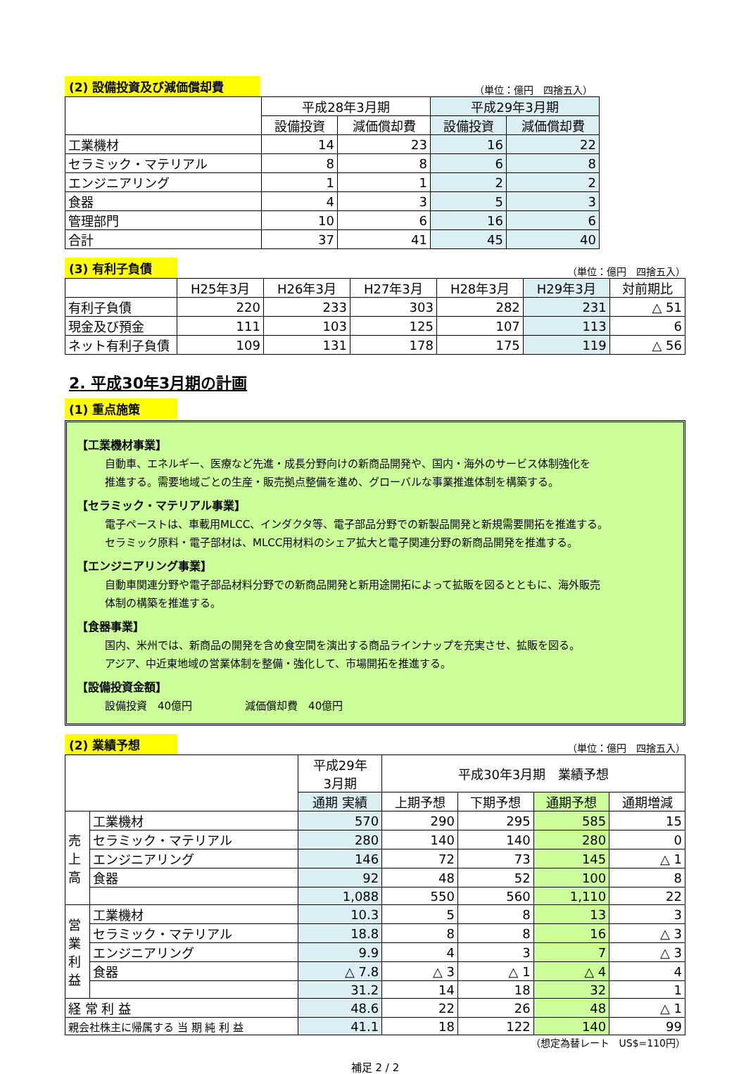(2) 設備投資及び減価償却費 （単位：億円　四捨五入）
| | 平成28年3月期 | | 平成29年3月期 | |
| --- | --- | --- | --- | --- |
| | 設備投資 | 減価償却費 | 設備投資 | 減価償却費 |
| 工業機材 | 14 | 23 | 16 | 22 |
| セラミック・マテリアル | 8 | 8 | 6 | 8 |
| エンジニアリング | 1 | 1 | 2 | 2 |
| 食器 | 4 | 3 | 5 | 3 |
| 管理部門 | 10 | 6 | 16 | 6 |
| 合計 | 37 | 41 | 45 | 40 |
(3) 有利子負債 （単位：億円　四捨五入）
| | H25年3月 | H26年3月 | H27年3月 | H28年3月 | H29年3月 | 対前期比 |
| --- | --- | --- | --- | --- | --- | --- |
| 有利子負債 | 220 | 233 | 303 | 282 | 231 | △ 51 |
| 現金及び預金 | 111 | 103 | 125 | 107 | 113 | 6 |
| ネット有利子負債 | 109 | 131 | 178 | 175 | 119 | △ 56 |
2. 平成30年3月期の計画
(1) 重点施策
【工業機材事業】
自動車、エネルギー、医療など先進・成長分野向けの新商品開発や、国内・海外のサービス体制強化を
推進する。需要地域ごとの生産・販売拠点整備を進め、グローバルな事業推進体制を構築する。
【セラミック・マテリアル事業】
電子ペーストは、車載用MLCC、インダクタ等、電子部品分野での新製品開発と新規需要開拓を推進する。
セラミック原料・電子部材は、MLCC用材料のシェア拡大と電子関連分野の新商品開発を推進する。
【エンジニアリング事業】
自動車関連分野や電子部品材料分野での新商品開発と新用途開拓によって拡販を図るとともに、海外販売
体制の構築を推進する。
【食器事業】
国内、米州では、新商品の開発を含め食空間を演出する商品ラインナップを充実させ、拡販を図る。
アジア、中近東地域の営業体制を整備・強化して、市場開拓を推進する。
【設備投資金額】
設備投資　40億円　　　　　減価償却費　40億円
(2) 業績予想 （単位：億円　四捨五入）
| | | 平成29年 3月期 | 平成30年3月期 業績予想 | | | |
| --- | --- | --- | --- | --- | --- | --- |
| | | 通期 実績 | 上期予想 | 下期予想 | 通期予想 | 通期増減 |
| 売 上 高 | 工業機材 | 570 | 290 | 295 | 585 | 15 |
| | セラミック・マテリアル | 280 | 140 | 140 | 280 | 0 |
| | エンジニアリング | 146 | 72 | 73 | 145 | △ 1 |
| | 食器 | 92 | 48 | 52 | 100 | 8 |
| | | 1,088 | 550 | 560 | 1,110 | 22 |
| 営 業 利 益 | 工業機材 | 10.3 | 5 | 8 | 13 | 3 |
| | セラミック・マテリアル | 18.8 | 8 | 8 | 16 | △ 3 |
| | エンジニアリング | 9.9 | 4 | 3 | 7 | △ 3 |
| | 食器 | △ 7.8 | △ 3 | △ 1 | △ 4 | 4 |
| | | 31.2 | 14 | 18 | 32 | 1 |
| 経 常 利 益 | | 48.6 | 22 | 26 | 48 | △ 1 |
| 親会社株主に帰属する 当 期 純 利 益 | | 41.1 | 18 | 122 | 140 | 99 |
（想定為替レート　US$=110円）
補足 2 / 2